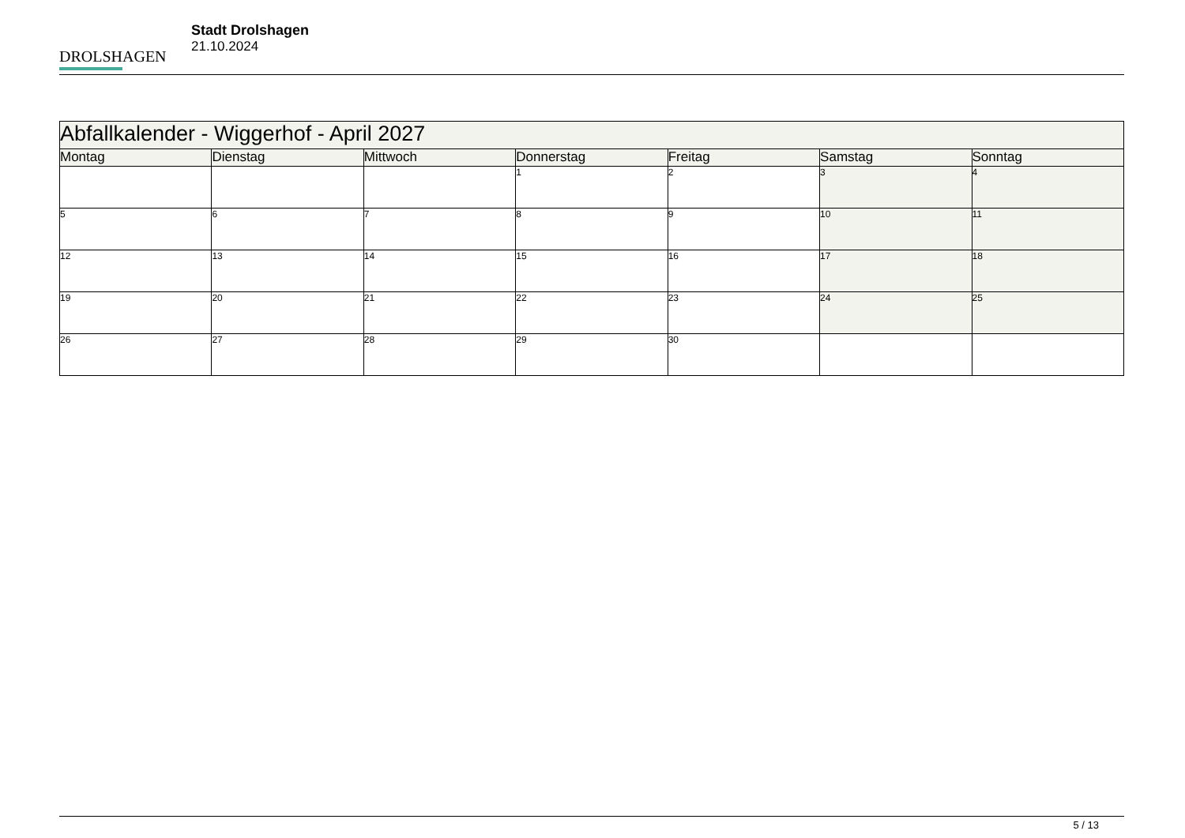DROLSHAGEN
Stadt Drolshagen
21.10.2024
| Abfallkalender - Wiggerhof - April 2027 | | | | | | |
| --- | --- | --- | --- | --- | --- | --- |
| Montag | Dienstag | Mittwoch | Donnerstag | Freitag | Samstag | Sonntag |
| | | | 1 | 2 | 3 | 4 |
| 5 | 6 | 7 | 8 | 9 | 10 | 11 |
| 12 | 13 | 14 | 15 | 16 | 17 | 18 |
| 19 | 20 | 21 | 22 | 23 | 24 | 25 |
| 26 | 27 | 28 | 29 | 30 | | |
5 / 13